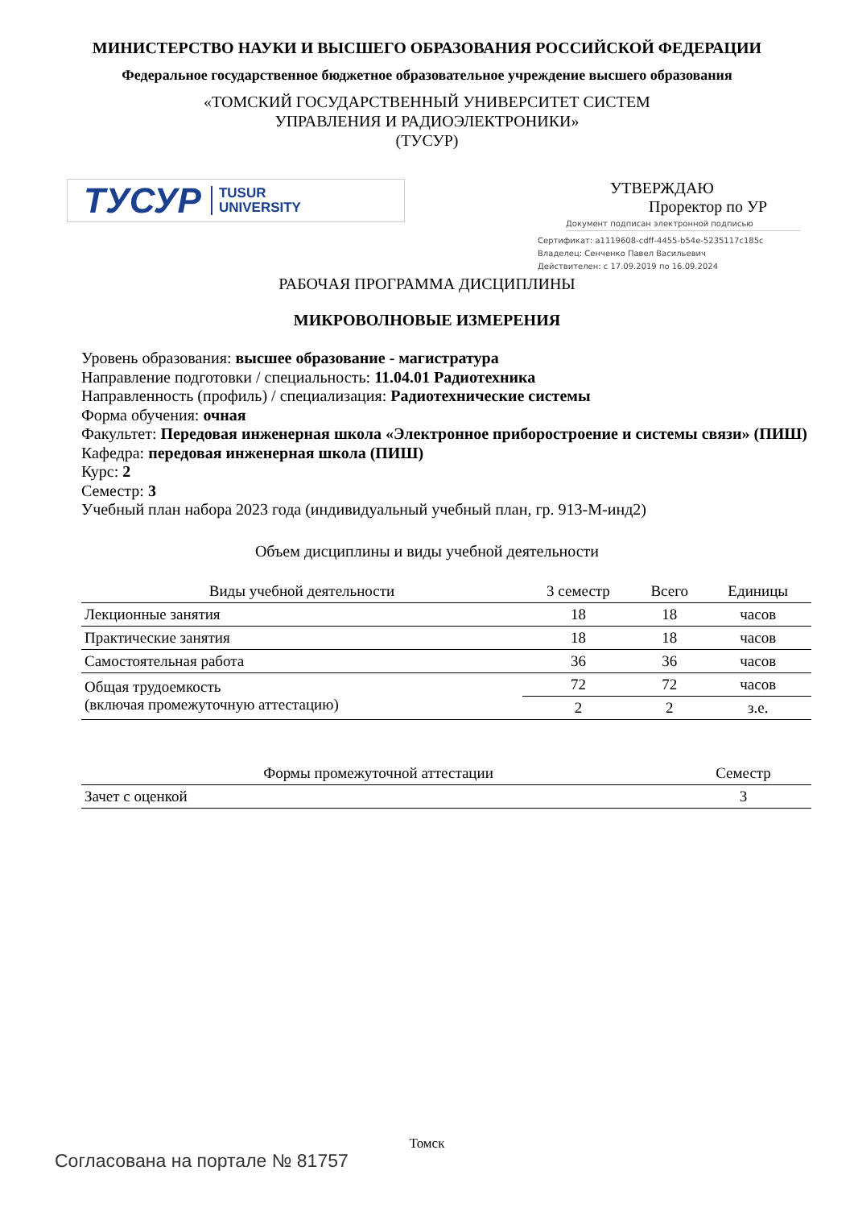МИНИСТЕРСТВО НАУКИ И ВЫСШЕГО ОБРАЗОВАНИЯ РОССИЙСКОЙ ФЕДЕРАЦИИ
Федеральное государственное бюджетное образовательное учреждение высшего образования
«ТОМСКИЙ ГОСУДАРСТВЕННЫЙ УНИВЕРСИТЕТ СИСТЕМ
УПРАВЛЕНИЯ И РАДИОЭЛЕКТРОНИКИ»
(ТУСУР)
ТУСУР TUSUR
UNIVERSITY
УТВЕРЖДАЮ
Проректор по УР
Документ подписан электронной подписью
Сертификат: a1119608-cdff-4455-b54e-5235117c185c
Владелец: Сенченко Павел Васильевич
Действителен: с 17.09.2019 по 16.09.2024
РАБОЧАЯ ПРОГРАММА ДИСЦИПЛИНЫ
МИКРОВОЛНОВЫЕ ИЗМЕРЕНИЯ
Уровень образования: высшее образование - магистратура
Направление подготовки / специальность: 11.04.01 Радиотехника
Направленность (профиль) / специализация: Радиотехнические системы
Форма обучения: очная
Факультет: Передовая инженерная школа «Электронное приборостроение и системы связи» (ПИШ)
Кафедра: передовая инженерная школа (ПИШ)
Курс: 2
Семестр: 3
Учебный план набора 2023 года (индивидуальный учебный план, гр. 913-М-инд2)
Объем дисциплины и виды учебной деятельности
| Виды учебной деятельности | 3 семестр | Всего | Единицы |
| --- | --- | --- | --- |
| Лекционные занятия | 18 | 18 | часов |
| Практические занятия | 18 | 18 | часов |
| Самостоятельная работа | 36 | 36 | часов |
| Общая трудоемкость (включая промежуточную аттестацию) | 72 | 72 | часов |
| | 2 | 2 | з.е. |
| Формы промежуточной аттестации | Семестр |
| --- | --- |
| Зачет с оценкой | 3 |
Томск
Согласована на портале № 81757